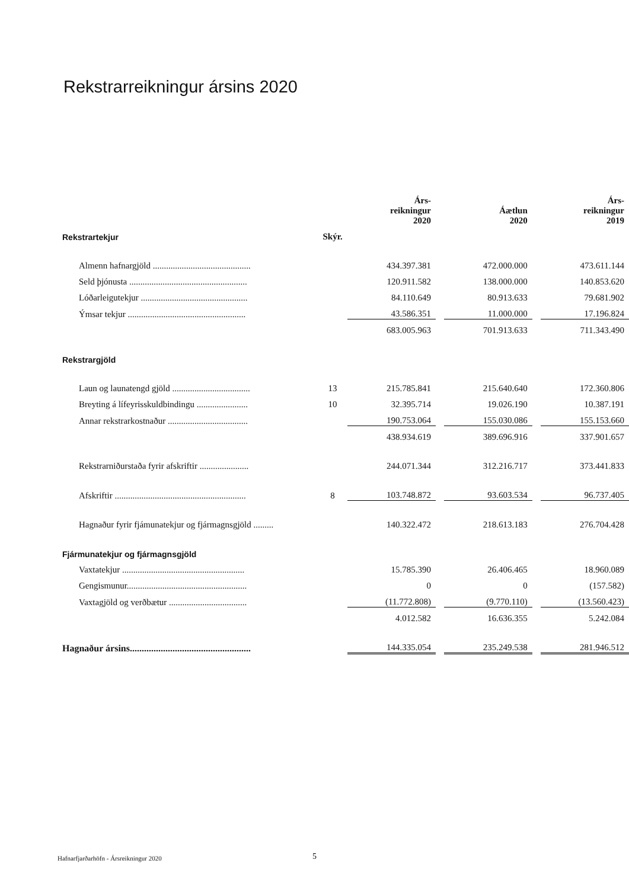Rekstrarreikningur ársins 2020
| | | Árs- reikningur 2020 | | Áætlun 2020 | | Árs- reikningur 2019 |
| --- | --- | --- | --- | --- | --- | --- |
| Rekstrartekjur | Skýr. | | | | | |
| Almenn hafnargjöld ............................................ | | 434.397.381 | | 472.000.000 | | 473.611.144 |
| Seld þjónusta ..................................................... | | 120.911.582 | | 138.000.000 | | 140.853.620 |
| Lóðarleigutekjur ................................................ | | 84.110.649 | | 80.913.633 | | 79.681.902 |
| Ýmsar tekjur ..................................................... | | 43.586.351 | | 11.000.000 | | 17.196.824 |
| | | 683.005.963 | | 701.913.633 | | 711.343.490 |
| Rekstrargjöld | | | | | | |
| Laun og launatengd gjöld ................................... | 13 | 215.785.841 | | 215.640.640 | | 172.360.806 |
| Breyting á lífeyrisskuldbindingu ....................... | 10 | 32.395.714 | | 19.026.190 | | 10.387.191 |
| Annar rekstrarkostnaður .................................... | | 190.753.064 | | 155.030.086 | | 155.153.660 |
| | | 438.934.619 | | 389.696.916 | | 337.901.657 |
| Rekstrarniðurstaða fyrir afskriftir ...................... | | 244.071.344 | | 312.216.717 | | 373.441.833 |
| Afskriftir ........................................................... | 8 | 103.748.872 | | 93.603.534 | | 96.737.405 |
| Hagnaður fyrir fjámunatekjur og fjármagnsgjöld ......... | | 140.322.472 | | 218.613.183 | | 276.704.428 |
| Fjármunatekjur og fjármagnsgjöld | | | | | | |
| Vaxtatekjur ....................................................... | | 15.785.390 | | 26.406.465 | | 18.960.089 |
| Gengismunur...................................................... | | 0 | | 0 | | (157.582) |
| Vaxtagjöld og verðbætur ................................... | | (11.772.808) | | (9.770.110) | | (13.560.423) |
| | | 4.012.582 | | 16.636.355 | | 5.242.084 |
| Hagnaður ársins................................................... | | 144.335.054 | | 235.249.538 | | 281.946.512 |
Hafnarfjarðarhöfn - Ársreikningur 2020
5